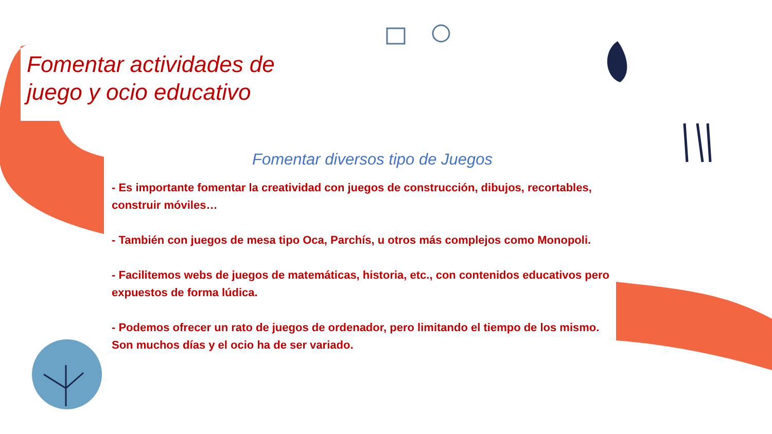Fomentar actividades de juego y ocio educativo
Fomentar diversos tipo de Juegos
- Es importante fomentar la creatividad con juegos de construcción, dibujos, recortables, construir móviles…
- También con juegos de mesa tipo Oca, Parchís, u otros más complejos como Monopoli.
- Facilitemos webs de juegos de matemáticas, historia, etc., con contenidos educativos pero expuestos de forma lúdica.
- Podemos ofrecer un rato de juegos de ordenador, pero limitando el tiempo de los mismo. Son muchos días y el ocio ha de ser variado.